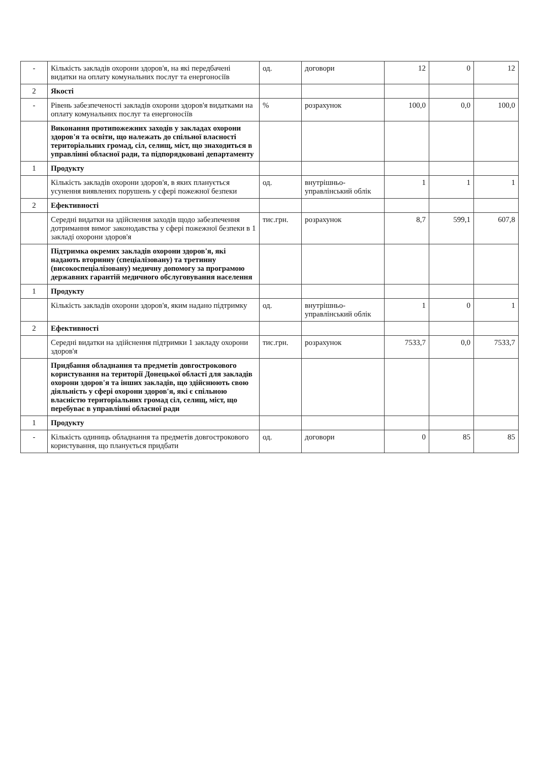| - | Кількість закладів охорони здоров'я, на які передбачені видатки на оплату комунальних послуг та енергоносіїв | од. | договори | 12 | 0 | 12 |
| 2 | Якості | | | | | |
| - | Рівень забезпеченості закладів охорони здоров'я видатками на оплату комунальних послуг та енергоносіїв | % | розрахунок | 100,0 | 0,0 | 100,0 |
| | Виконання протипожежних заходів у закладах охорони здоров'я та освіти, що належать до спільної власності територіальних громад, сіл, селищ, міст, що знаходиться в управлінні обласної ради, та підпорядковані департаменту | | | | | |
| 1 | Продукту | | | | | |
| | Кількість закладів охорони здоров'я, в яких планується усунення виявлених порушень у сфері пожежної безпеки | од. | внутрішньо-управлінський облік | 1 | 1 | 1 |
| 2 | Ефективності | | | | | |
| | Середні видатки на здійснення заходів щодо забезпечення дотримання вимог законодавства у сфері пожежної безпеки в 1 закладі охорони здоров'я | тис.грн. | розрахунок | 8,7 | 599,1 | 607,8 |
| | Підтримка окремих закладів охорони здоров'я, які надають вторинну (спеціалізовану) та третинну (високоспеціалізовану) медичну допомогу за програмою державних гарантій медичного обслуговування населення | | | | | |
| 1 | Продукту | | | | | |
| | Кількість закладів охорони здоров'я, яким надано підтримку | од. | внутрішньо-управлінський облік | 1 | 0 | 1 |
| 2 | Ефективності | | | | | |
| | Середні видатки на здійснення підтримки 1 закладу охорони здоров'я | тис.грн. | розрахунок | 7533,7 | 0,0 | 7533,7 |
| | Придбання обладнання та предметів довгострокового користування на території Донецької області для закладів охорони здоров'я та інших закладів, що здійснюють свою діяльність у сфері охорони здоров'я, які є спільною власністю територіальних громад сіл, селищ, міст, що перебуває в управлінні обласної ради | | | | | |
| 1 | Продукту | | | | | |
| - | Кількість одиниць обладнання та предметів довгострокового користування, що планується придбати | од. | договори | 0 | 85 | 85 |